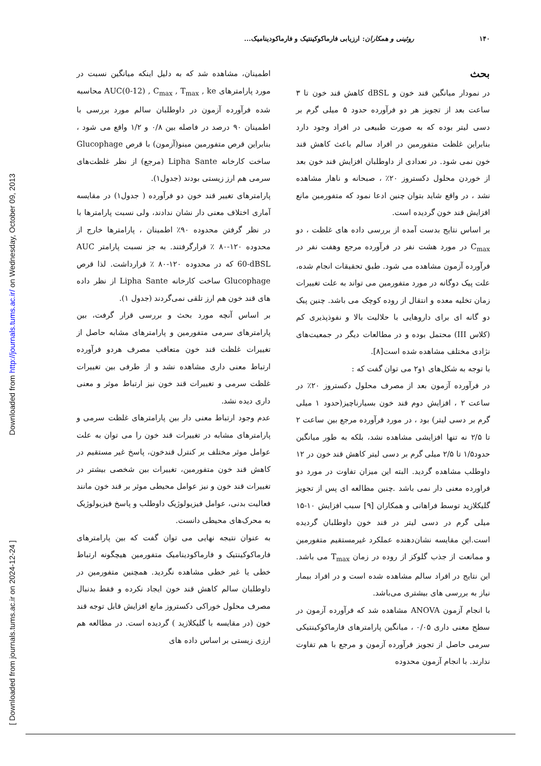Downloaded from http://journals.tums.ac.ir/ on Wednesday, October 09, 2013
[ Downloaded from journals.tums.ac.ir on 2024-12-24 ]
۱۴۰ روئینی و همکاران: ارزیابی فارماکوکینتیک و فارماکودینامیک...
بحث
در نمودار میانگین قند خون و dBSL کاهش قند خون تا ۳ ساعت بعد از تجویز هر دو فرآورده حدود ۵ میلی گرم بر دسی لیتر بوده که به صورت طبیعی در افراد وجود دارد بنابراین غلظت متفورمین در افراد سالم باعث کاهش قند خون نمی شود. در تعدادی از داوطلبان افزایش قند خون بعد از خوردن محلول دکستروز ۲۰٪ ، صبحانه و ناهار مشاهده نشد ، در واقع شاید بتوان چنین ادعا نمود که متفورمین مانع افزایش قند خون گردیده است.
بر اساس نتایج بدست آمده از بررسی داده های غلظت ، دو C<sub>max</sub> در مورد هشت نفر در فرآورده مرجع وهفت نفر در فرآورده آزمون مشاهده می شود. طبق تحقیقات انجام شده، علت پیک دوگانه در مورد متفورمین می تواند به علت تغییرات زمان تخلیه معده و انتقال از روده کوچک می باشد. چنین پیک دو گانه ای برای داروهایی با حلالیت بالا و نفوذپذیری کم (کلاس III) محتمل بوده و در مطالعات دیگر در جمعیت‌های نژادی مختلف مشاهده شده است[۸].
با توجه به شکل‌های ۱و۲ می توان گفت که :
در فرآورده آزمون بعد از مصرف محلول دکستروز ۲۰٪ در ساعت ۲ ، افزایش دوم قند خون بسیارناچیز(حدود ۱ میلی گرم بر دسی لیتر) بود ، در مورد فرآورده مرجع بین ساعت ۲ تا ۲/۵ نه تنها افزایشی مشاهده نشد، بلکه به طور میانگین حدود۱/۵ تا ۲/۵ میلی گرم بر دسی لیتر کاهش قند خون در ۱۲ داوطلب مشاهده گردید. البته این میزان تفاوت در مورد دو فراورده معنی دار نمی باشد .چنین مطالعه ای پس از تجویز گلیکلازید توسط فراهانی و همکاران [۹] سبب افزایش ۱۰-۱۵ میلی گرم در دسی لیتر در قند خون داوطلبان گردیده است.این مقایسه نشان‌دهنده عملکرد غیرمستقیم متفورمین و ممانعت از جذب گلوکز از روده در زمان T<sub>max</sub> می باشد. این نتایج در افراد سالم مشاهده شده است و در افراد بیمار نیاز به بررسی های بیشتری می‌باشد.
با انجام آزمون ANOVA مشاهده شد که فرآورده آزمون در سطح معنی داری ۰/۰۵ ، میانگین پارامترهای فارماکوکینتیکی سرمی حاصل از تجویز فرآورده آزمون و مرجع با هم تفاوت ندارند. با انجام آزمون محدوده
اطمینان، مشاهده شد که به دلیل اینکه میانگین نسبت در مورد پارامترهای AUC(0-12) , C<sub>max</sub> , T<sub>max</sub> , ke محاسبه شده فرآورده آزمون در داوطلبان سالم مورد بررسی با اطمینان ۹۰ درصد در فاصله بین ۰/۸ و ۱/۲ واقع می شود ، بنابراین قرص متفورمین مینو(آزمون) با قرص Glucophage ساخت کارخانه Lipha Sante (مرجع) از نظر غلظت‌های سرمی هم ارز زیستی بودند (جدول۱).
پارامترهای تغییر قند خون دو فرآورده ( جدول۱) در مقایسه آماری اختلاف معنی دار نشان ندادند، ولی نسبت پارامترها با در نظر گرفتن محدوده ۹۰٪ اطمینان ، پارامترها خارج از محدوده ۱۲۰-۸۰ ٪ قرارگرفتند. به جز نسبت پارامتر AUC 60-dBSL که در محدوده ۱۲۰-۸۰ ٪ قرارداشت. لذا قرص Glucophage ساخت کارخانه Lipha Sante از نظر داده های قند خون هم ارز تلقی نمی‌گردند (جدول ۱).
بر اساس آنچه مورد بحث و بررسی قرار گرفت، بین پارامترهای سرمی متفورمین و پارامترهای مشابه حاصل از تغییرات غلظت قند خون متعاقب مصرف هردو فرآورده ارتباط معنی داری مشاهده نشد و از طرفی بین تغییرات غلظت سرمی و تغییرات قند خون نیز ارتباط موثر و معنی داری دیده نشد.
عدم وجود ارتباط معنی دار بین پارامترهای غلظت سرمی و پارامترهای مشابه در تغییرات قند خون را می توان به علت عوامل موثر مختلف بر کنترل قندخون، پاسخ غیر مستقیم در کاهش قند خون متفورمین، تغییرات بین شخصی بیشتر در تغییرات قند خون و نیز عوامل محیطی موثر بر قند خون مانند فعالیت بدنی، عوامل فیزیولوژیک داوطلب و پاسخ فیزیولوژیک به محرک‌های محیطی دانست.
به عنوان نتیجه نهایی می توان گفت که بین پارامترهای فارماکوکینتیک و فارماکودینامیک متفورمین هیچگونه ارتباط خطی یا غیر خطی مشاهده نگردید. همچنین متفورمین در داوطلبان سالم کاهش قند خون ایجاد نکرده و فقط بدنبال مصرف محلول خوراکی دکستروز مانع افزایش قابل توجه قند خون (در مقایسه با گلیکلازید ) گردیده است. در مطالعه هم ارزی زیستی بر اساس داده های